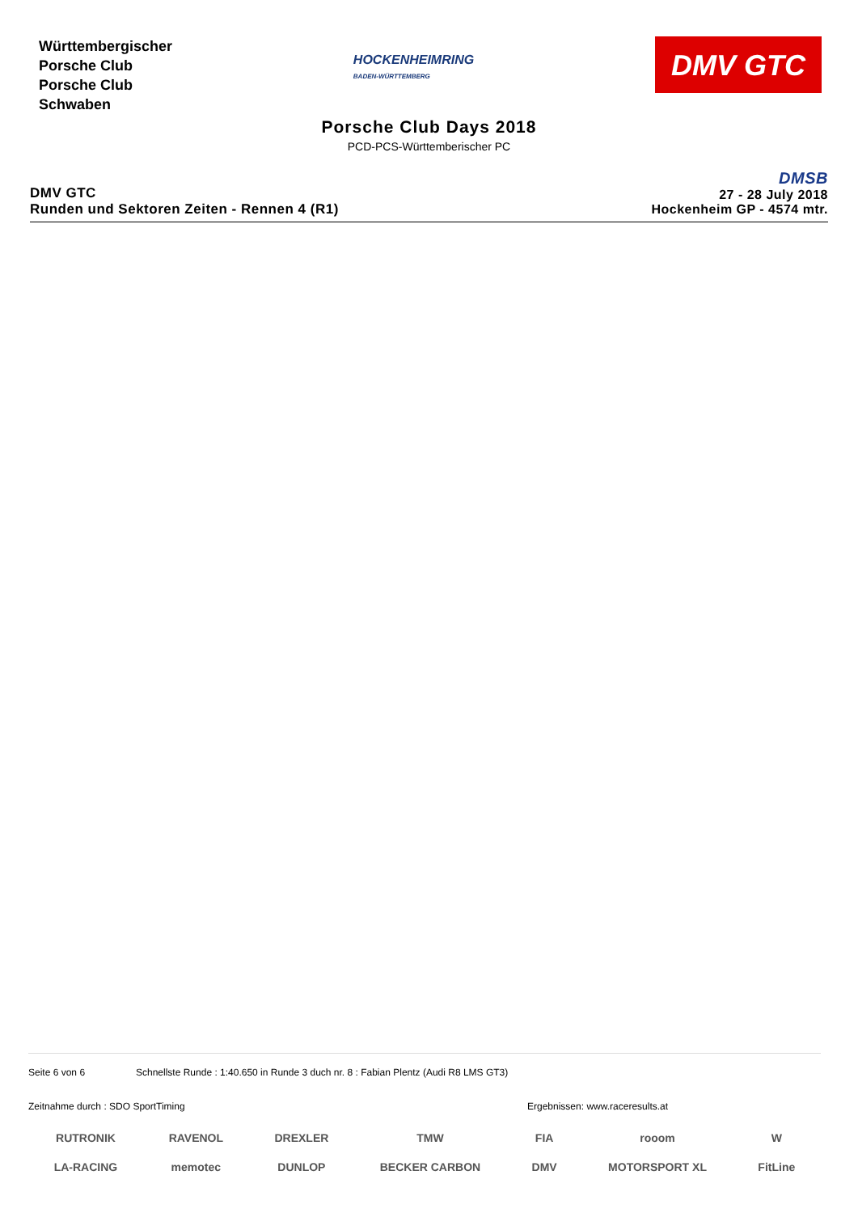Württembergischer
Porsche Club
Porsche Club
Schwaben
HOCKENHEIMRING
BADEN-WÜRTTEMBERG
DMV GTC
Porsche Club Days 2018
PCD-PCS-Württemberischer PC
DMV GTC
Runden und Sektoren Zeiten - Rennen 4 (R1)
DMSB
27 - 28 July 2018
Hockenheim GP - 4574 mtr.
Seite 6 von 6 Schnellste Runde : 1:40.650 in Runde 3 duch nr. 8 : Fabian Plentz (Audi R8 LMS GT3)
Zeitnahme durch : SDO SportTiming Ergebnissen: www.raceresults.at
RUTRONIK
LA-RACING
RAVENOL
memotec
DREXLER
DUNLOP
TMW
BECKER CARBON
FIA
DMV
rooom
MOTORSPORT XL
W
FitLine